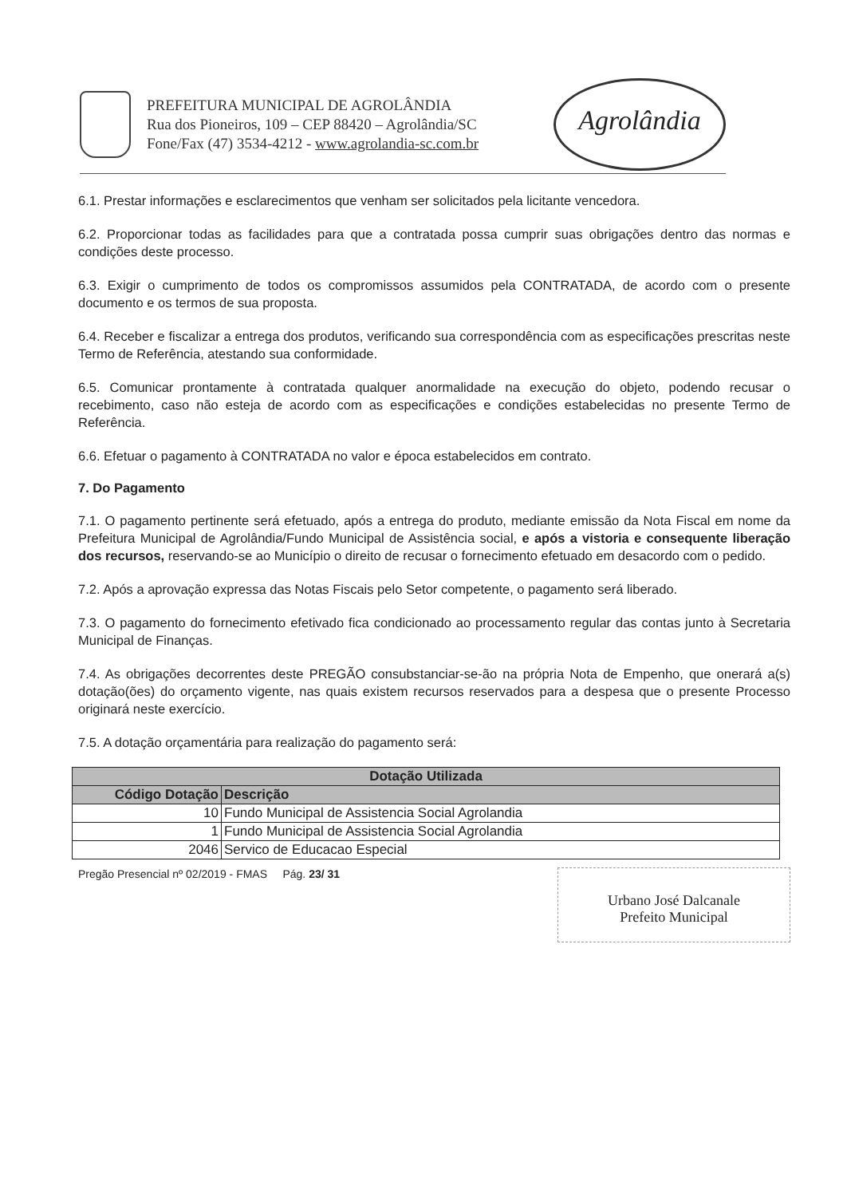PREFEITURA MUNICIPAL DE AGROLÂNDIA
Rua dos Pioneiros, 109 – CEP 88420 – Agrolândia/SC
Fone/Fax (47) 3534-4212 - www.agrolandia-sc.com.br
Agrolândia
6.1. Prestar informações e esclarecimentos que venham ser solicitados pela licitante vencedora.
6.2. Proporcionar todas as facilidades para que a contratada possa cumprir suas obrigações dentro das normas e condições deste processo.
6.3. Exigir o cumprimento de todos os compromissos assumidos pela CONTRATADA, de acordo com o presente documento e os termos de sua proposta.
6.4. Receber e fiscalizar a entrega dos produtos, verificando sua correspondência com as especificações prescritas neste Termo de Referência, atestando sua conformidade.
6.5. Comunicar prontamente à contratada qualquer anormalidade na execução do objeto, podendo recusar o recebimento, caso não esteja de acordo com as especificações e condições estabelecidas no presente Termo de Referência.
6.6. Efetuar o pagamento à CONTRATADA no valor e época estabelecidos em contrato.
7. Do Pagamento
7.1. O pagamento pertinente será efetuado, após a entrega do produto, mediante emissão da Nota Fiscal em nome da Prefeitura Municipal de Agrolândia/Fundo Municipal de Assistência social, e após a vistoria e consequente liberação dos recursos, reservando-se ao Município o direito de recusar o fornecimento efetuado em desacordo com o pedido.
7.2. Após a aprovação expressa das Notas Fiscais pelo Setor competente, o pagamento será liberado.
7.3. O pagamento do fornecimento efetivado fica condicionado ao processamento regular das contas junto à Secretaria Municipal de Finanças.
7.4. As obrigações decorrentes deste PREGÃO consubstanciar-se-ão na própria Nota de Empenho, que onerará a(s) dotação(ões) do orçamento vigente, nas quais existem recursos reservados para a despesa que o presente Processo originará neste exercício.
7.5. A dotação orçamentária para realização do pagamento será:
| Dotação Utilizada | |
| --- | --- |
| Código Dotação | Descrição |
| 10 | Fundo Municipal de Assistencia Social Agrolandia |
| 1 | Fundo Municipal de Assistencia Social Agrolandia |
| 2046 | Servico de Educacao Especial |
Pregão Presencial nº 02/2019 - FMAS Pág. 23/ 31
Urbano José Dalcanale
Prefeito Municipal